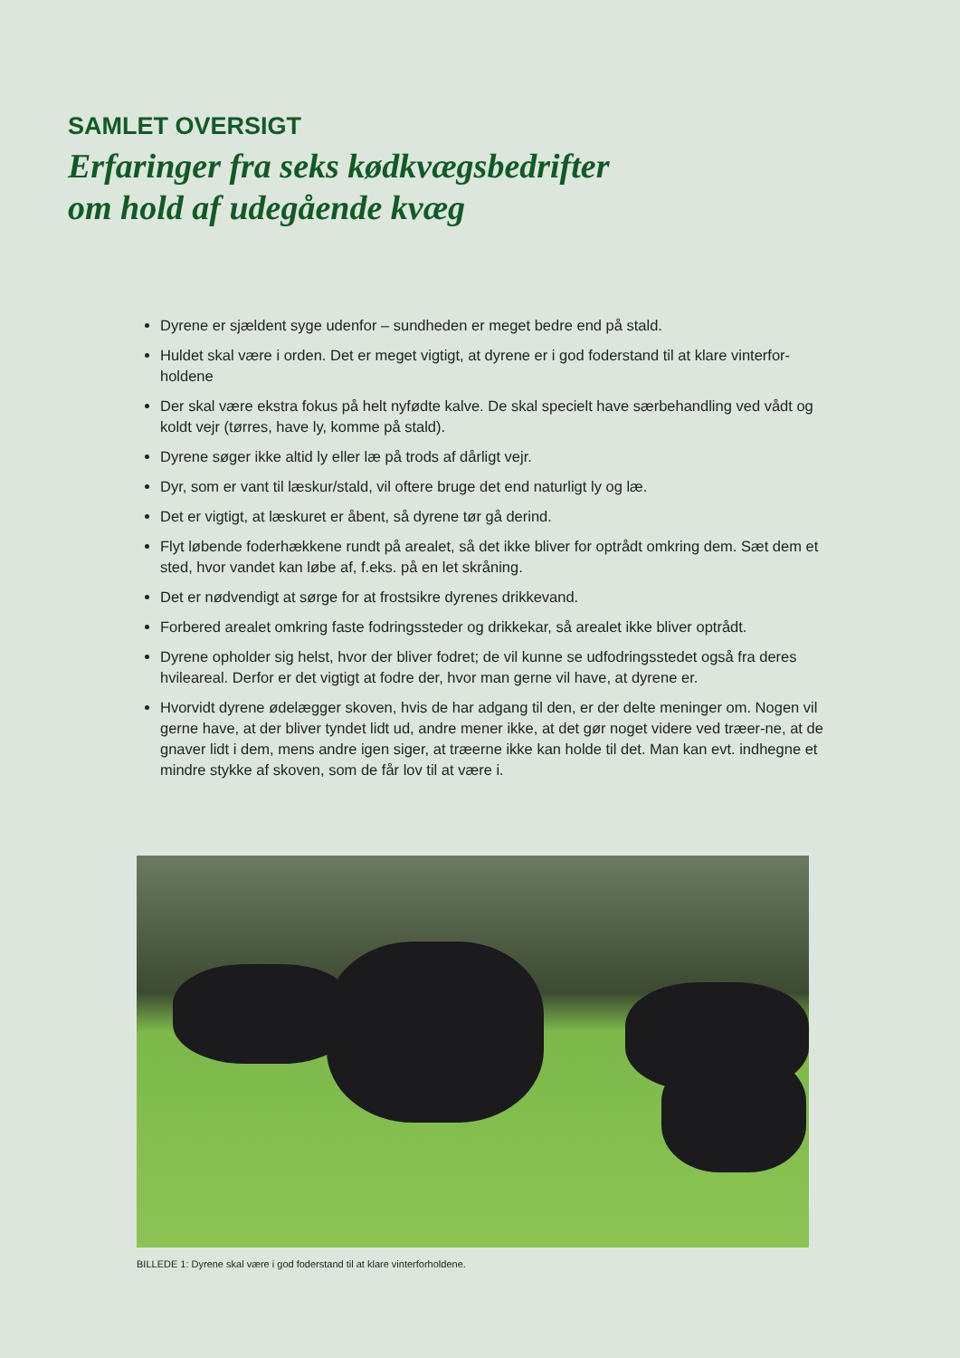SAMLET OVERSIGT
Erfaringer fra seks kødkvægsbedrifter
om hold af udegående kvæg
Dyrene er sjældent syge udenfor – sundheden er meget bedre end på stald.
Huldet skal være i orden. Det er meget vigtigt, at dyrene er i god foderstand til at klare vinterfor-holdene
Der skal være ekstra fokus på helt nyfødte kalve. De skal specielt have særbehandling ved vådt og koldt vejr (tørres, have ly, komme på stald).
Dyrene søger ikke altid ly eller læ på trods af dårligt vejr.
Dyr, som er vant til læskur/stald, vil oftere bruge det end naturligt ly og læ.
Det er vigtigt, at læskuret er åbent, så dyrene tør gå derind.
Flyt løbende foderhækkene rundt på arealet, så det ikke bliver for optrådt omkring dem. Sæt dem et sted, hvor vandet kan løbe af, f.eks. på en let skråning.
Det er nødvendigt at sørge for at frostsikre dyrenes drikkevand.
Forbered arealet omkring faste fodringssteder og drikkekar, så arealet ikke bliver optrådt.
Dyrene opholder sig helst, hvor der bliver fodret; de vil kunne se udfodringsstedet også fra deres hvileareal. Derfor er det vigtigt at fodre der, hvor man gerne vil have, at dyrene er.
Hvorvidt dyrene ødelægger skoven, hvis de har adgang til den, er der delte meninger om. Nogen vil gerne have, at der bliver tyndet lidt ud, andre mener ikke, at det gør noget videre ved træer-ne, at de gnaver lidt i dem, mens andre igen siger, at træerne ikke kan holde til det. Man kan evt. indhegne et mindre stykke af skoven, som de får lov til at være i.
BILLEDE 1: Dyrene skal være i god foderstand til at klare vinterforholdene.